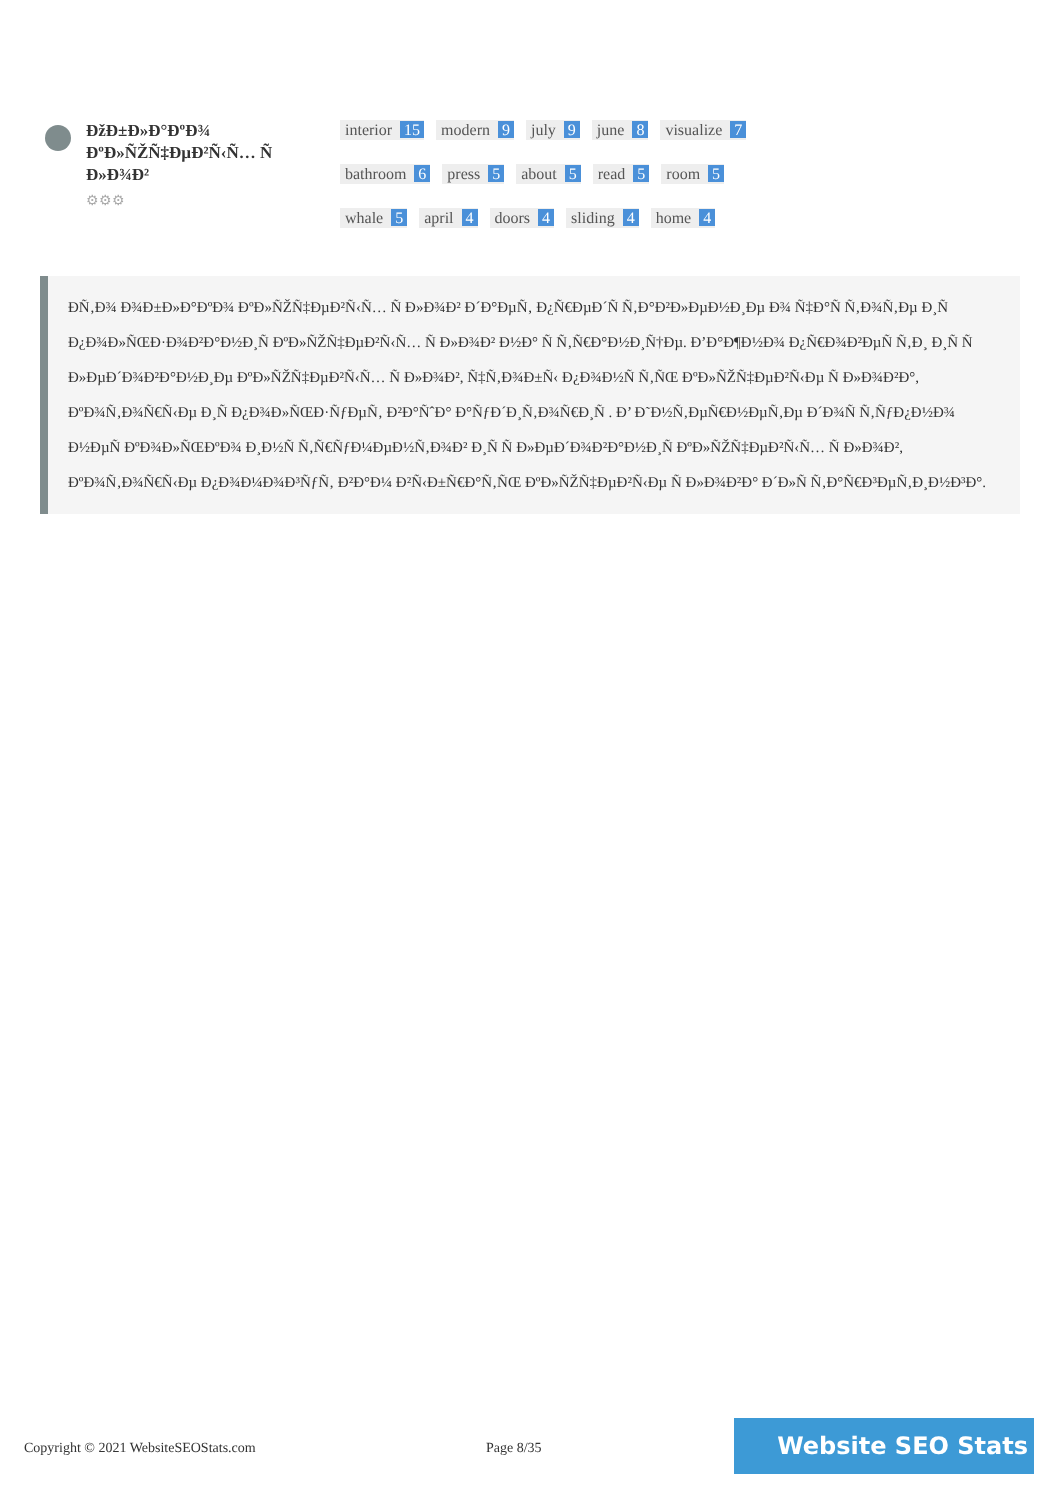ĐžĐ±Đ»Đ°ĐºĐ¾ ĐºĐ»ÑŽÑ‡ĐµĐ²Ñ‹Ñ… Ñ Đ»Đ¾Đ²
⚙⚙⚙
interior 15 modern 9 july 9 june 8 visualize 7
bathroom 6 press 5 about 5 read 5 room 5
whale 5 april 4 doors 4 sliding 4 home 4
ĐÑ‚Đ¾ Đ¾Đ±Đ»Đ°ĐºĐ¾ ĐºĐ»ÑŽÑ‡ĐµĐ²Ñ‹Ñ… Ñ Đ»Đ¾Đ² Đ´Đ°ĐµÑ‚ Đ¿Ñ€ĐµĐ´Ñ Ñ‚Đ°Đ²Đ»ĐµĐ½Đ¸Đµ Đ¾ Ñ‡Đ°Ñ Ñ‚Đ¾Ñ‚Đµ Đ¸Ñ Đ¿Đ¾Đ»ÑŒĐ·Đ¾Đ²Đ°Đ½Đ¸Ñ ĐºĐ»ÑŽÑ‡ĐµĐ²Ñ‹Ñ… Ñ Đ»Đ¾Đ² Đ½Đ° Ñ Ñ‚Ñ€Đ°Đ½Đ¸Ñ†Đµ. Đ’Đ°Đ¶Đ½Đ¾ Đ¿Ñ€Đ¾Đ²ĐµÑ Ñ‚Đ¸ Đ¸Ñ Ñ Đ»ĐµĐ´Đ¾Đ²Đ°Đ½Đ¸Đµ ĐºĐ»ÑŽÑ‡ĐµĐ²Ñ‹Ñ… Ñ Đ»Đ¾Đ², Ñ‡Ñ‚Đ¾Đ±Ñ‹ Đ¿Đ¾Đ½Ñ Ñ‚ÑŒ ĐºĐ»ÑŽÑ‡ĐµĐ²Ñ‹Đµ Ñ Đ»Đ¾Đ²Đ°, ĐºĐ¾Ñ‚Đ¾Ñ€Ñ‹Đµ Đ¸Ñ Đ¿Đ¾Đ»ÑŒĐ·ÑƒĐµÑ‚ Đ²Đ°ÑˆĐ° Đ°ÑƒĐ´Đ¸Ñ‚Đ¾Ñ€Đ¸Ñ . Đ’ Đ˜Đ½Ñ‚ĐµÑ€Đ½ĐµÑ‚Đµ Đ´Đ¾Ñ Ñ‚ÑƒĐ¿Đ½Đ¾ Đ½ĐµÑ ĐºĐ¾Đ»ÑŒĐºĐ¾ Đ¸Đ½Ñ Ñ‚Ñ€ÑƒĐ¼ĐµĐ½Ñ‚Đ¾Đ² Đ¸Ñ Ñ Đ»ĐµĐ´Đ¾Đ²Đ°Đ½Đ¸Ñ ĐºĐ»ÑŽÑ‡ĐµĐ²Ñ‹Ñ… Ñ Đ»Đ¾Đ², ĐºĐ¾Ñ‚Đ¾Ñ€Ñ‹Đµ Đ¿Đ¾Đ¼Đ¾Đ³ÑƒÑ‚ Đ²Đ°Đ¼ Đ²Ñ‹Đ±Ñ€Đ°Ñ‚ÑŒ ĐºĐ»ÑŽÑ‡ĐµĐ²Ñ‹Đµ Ñ Đ»Đ¾Đ²Đ° Đ´Đ»Ñ Ñ‚Đ°Ñ€Đ³ĐµÑ‚Đ¸Đ½Đ³Đ°.
Copyright © 2021 WebsiteSEOStats.com Page 8/35
Website SEO Stats